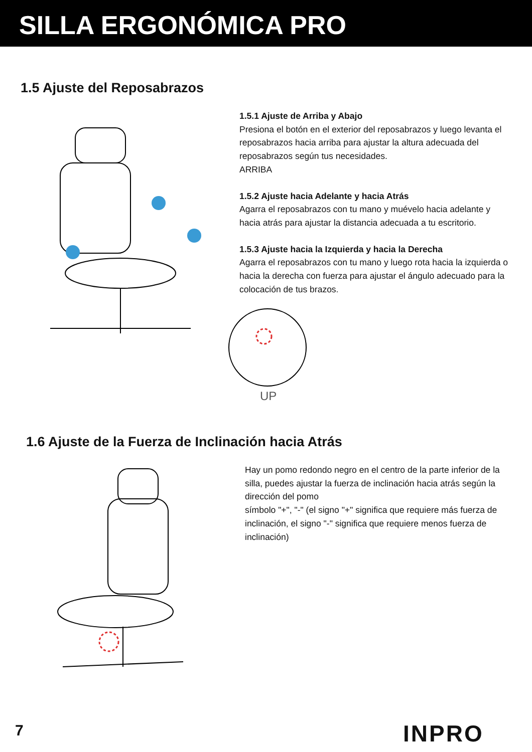SILLA ERGONÓMICA PRO
1.5 Ajuste del Reposabrazos
1.5.1 Ajuste de Arriba y Abajo
Presiona el botón en el exterior del reposabrazos y luego levanta el reposabrazos hacia arriba para ajustar la altura adecuada del reposabrazos según tus necesidades.
ARRIBA
1.5.2 Ajuste hacia Adelante y hacia Atrás
Agarra el reposabrazos con tu mano y muévelo hacia adelante y hacia atrás para ajustar la distancia adecuada a tu escritorio.
1.5.3 Ajuste hacia la Izquierda y hacia la Derecha
Agarra el reposabrazos con tu mano y luego rota hacia la izquierda o hacia la derecha con fuerza para ajustar el ángulo adecuado para la colocación de tus brazos.
UP
1.6 Ajuste de la Fuerza de Inclinación hacia Atrás
Hay un pomo redondo negro en el centro de la parte inferior de la silla, puedes ajustar la fuerza de inclinación hacia atrás según la dirección del pomo
símbolo "+", "-" (el signo "+" significa que requiere más fuerza de inclinación, el signo "-" significa que requiere menos fuerza de inclinación)
7 INPRO